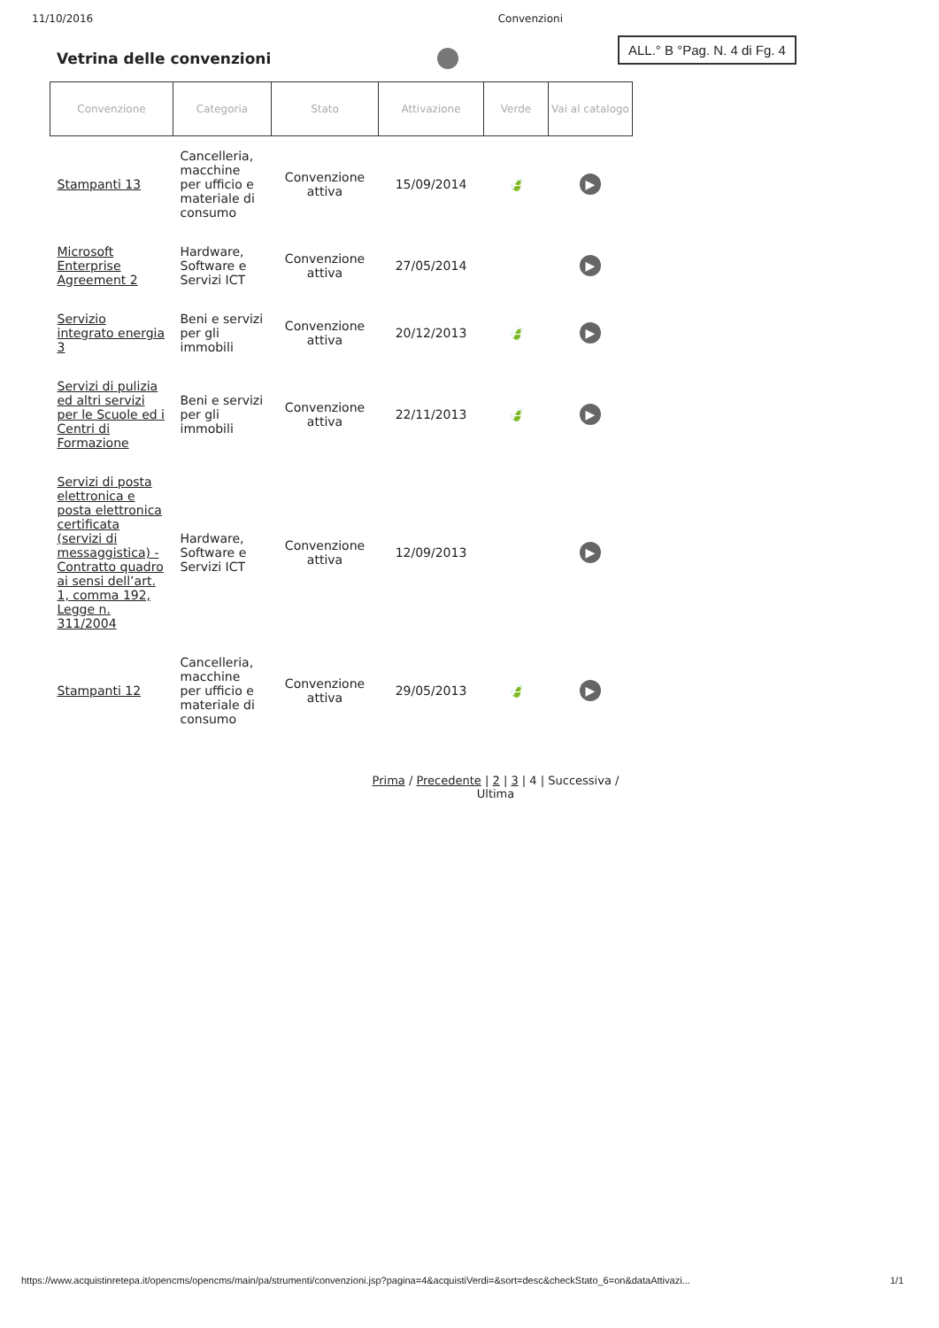11/10/2016 Convenzioni
Vetrina delle convenzioni
ALL.° B °Pag. N. 4 di Fg. 4
| Convenzione | Categoria | Stato | Attivazione | Verde | Vai al catalogo |
| --- | --- | --- | --- | --- | --- |
| Stampanti 13 | Cancelleria, macchine per ufficio e materiale di consumo | Convenzione attiva | 15/09/2014 | 🍃 | ▶ |
| Microsoft Enterprise Agreement 2 | Hardware, Software e Servizi ICT | Convenzione attiva | 27/05/2014 | | ▶ |
| Servizio integrato energia 3 | Beni e servizi per gli immobili | Convenzione attiva | 20/12/2013 | 🍃 | ▶ |
| Servizi di pulizia ed altri servizi per le Scuole ed i Centri di Formazione | Beni e servizi per gli immobili | Convenzione attiva | 22/11/2013 | 🍃 | ▶ |
| Servizi di posta elettronica e posta elettronica certificata (servizi di messaggistica) - Contratto quadro ai sensi dell’art. 1, comma 192, Legge n. 311/2004 | Hardware, Software e Servizi ICT | Convenzione attiva | 12/09/2013 | | ▶ |
| Stampanti 12 | Cancelleria, macchine per ufficio e materiale di consumo | Convenzione attiva | 29/05/2013 | 🍃 | ▶ |
Prima / Precedente | 2 | 3 | 4 | Successiva / Ultima
https://www.acquistinretepa.it/opencms/opencms/main/pa/strumenti/convenzioni.jsp?pagina=4&acquistiVerdi=&sort=desc&checkStato_6=on&dataAttivazi... 1/1